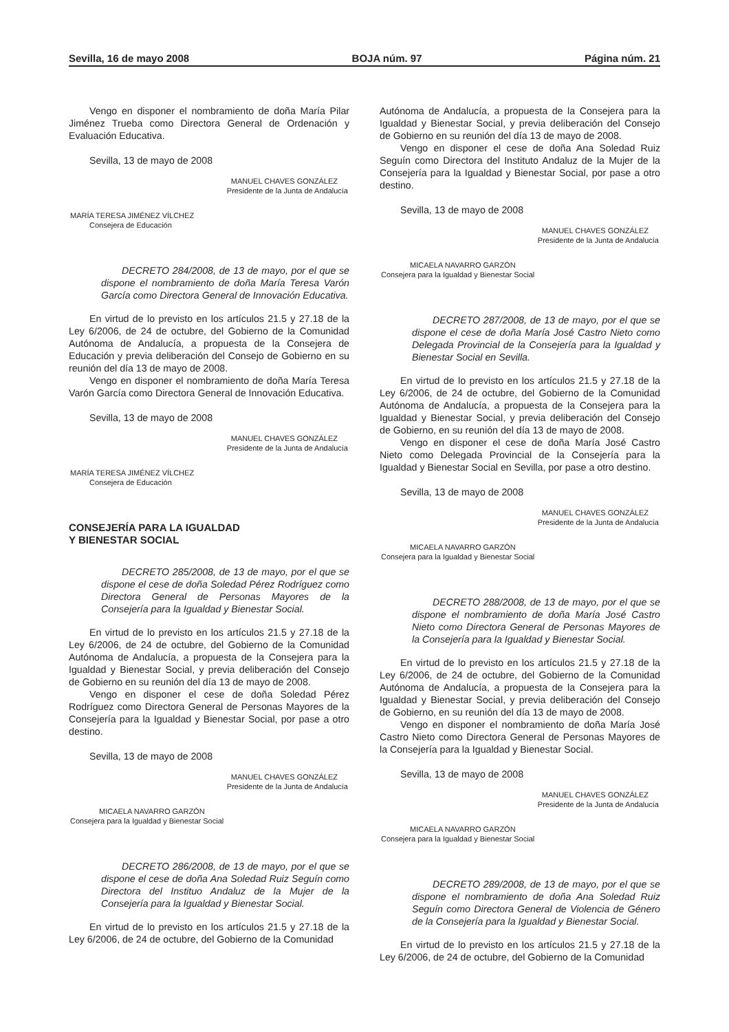Sevilla, 16 de mayo 2008 BOJA núm. 97 Página núm. 21
Vengo en disponer el nombramiento de doña María Pilar Jiménez Trueba como Directora General de Ordenación y Evaluación Educativa.
Sevilla, 13 de mayo de 2008
MANUEL CHAVES GONZÁLEZ
Presidente de la Junta de Andalucía
MARÍA TERESA JIMÉNEZ VÍLCHEZ
Consejera de Educación
DECRETO 284/2008, de 13 de mayo, por el que se dispone el nombramiento de doña María Teresa Varón García como Directora General de Innovación Educativa.
En virtud de lo previsto en los artículos 21.5 y 27.18 de la Ley 6/2006, de 24 de octubre, del Gobierno de la Comunidad Autónoma de Andalucía, a propuesta de la Consejera de Educación y previa deliberación del Consejo de Gobierno en su reunión del día 13 de mayo de 2008.
Vengo en disponer el nombramiento de doña María Teresa Varón García como Directora General de Innovación Educativa.
Sevilla, 13 de mayo de 2008
MANUEL CHAVES GONZÁLEZ
Presidente de la Junta de Andalucía
MARÍA TERESA JIMÉNEZ VÍLCHEZ
Consejera de Educación
CONSEJERÍA PARA LA IGUALDAD
Y BIENESTAR SOCIAL
DECRETO 285/2008, de 13 de mayo, por el que se dispone el cese de doña Soledad Pérez Rodríguez como Directora General de Personas Mayores de la Consejería para la Igualdad y Bienestar Social.
En virtud de lo previsto en los artículos 21.5 y 27.18 de la Ley 6/2006, de 24 de octubre, del Gobierno de la Comunidad Autónoma de Andalucía, a propuesta de la Consejera para la Igualdad y Bienestar Social, y previa deliberación del Consejo de Gobierno en su reunión del día 13 de mayo de 2008.
Vengo en disponer el cese de doña Soledad Pérez Rodríguez como Directora General de Personas Mayores de la Consejería para la Igualdad y Bienestar Social, por pase a otro destino.
Sevilla, 13 de mayo de 2008
MANUEL CHAVES GONZÁLEZ
Presidente de la Junta de Andalucía
MICAELA NAVARRO GARZÓN
Consejera para la Igualdad y Bienestar Social
DECRETO 286/2008, de 13 de mayo, por el que se dispone el cese de doña Ana Soledad Ruiz Seguín como Directora del Instituo Andaluz de la Mujer de la Consejería para la Igualdad y Bienestar Social.
En virtud de lo previsto en los artículos 21.5 y 27.18 de la Ley 6/2006, de 24 de octubre, del Gobierno de la Comunidad
Autónoma de Andalucía, a propuesta de la Consejera para la Igualdad y Bienestar Social, y previa deliberación del Consejo de Gobierno en su reunión del día 13 de mayo de 2008.
Vengo en disponer el cese de doña Ana Soledad Ruiz Seguín como Directora del Instituto Andaluz de la Mujer de la Consejería para la Igualdad y Bienestar Social, por pase a otro destino.
Sevilla, 13 de mayo de 2008
MANUEL CHAVES GONZÁLEZ
Presidente de la Junta de Andalucía
MICAELA NAVARRO GARZÓN
Consejera para la Igualdad y Bienestar Social
DECRETO 287/2008, de 13 de mayo, por el que se dispone el cese de doña María José Castro Nieto como Delegada Provincial de la Consejería para la Igualdad y Bienestar Social en Sevilla.
En virtud de lo previsto en los artículos 21.5 y 27.18 de la Ley 6/2006, de 24 de octubre, del Gobierno de la Comunidad Autónoma de Andalucía, a propuesta de la Consejera para la Igualdad y Bienestar Social, y previa deliberación del Consejo de Gobierno, en su reunión del día 13 de mayo de 2008.
Vengo en disponer el cese de doña María José Castro Nieto como Delegada Provincial de la Consejería para la Igualdad y Bienestar Social en Sevilla, por pase a otro destino.
Sevilla, 13 de mayo de 2008
MANUEL CHAVES GONZÁLEZ
Presidente de la Junta de Andalucía
MICAELA NAVARRO GARZÓN
Consejera para la Igualdad y Bienestar Social
DECRETO 288/2008, de 13 de mayo, por el que se dispone el nombramiento de doña María José Castro Nieto como Directora General de Personas Mayores de la Consejería para la Igualdad y Bienestar Social.
En virtud de lo previsto en los artículos 21.5 y 27.18 de la Ley 6/2006, de 24 de octubre, del Gobierno de la Comunidad Autónoma de Andalucía, a propuesta de la Consejera para la Igualdad y Bienestar Social, y previa deliberación del Consejo de Gobierno, en su reunión del día 13 de mayo de 2008.
Vengo en disponer el nombramiento de doña María José Castro Nieto como Directora General de Personas Mayores de la Consejería para la Igualdad y Bienestar Social.
Sevilla, 13 de mayo de 2008
MANUEL CHAVES GONZÁLEZ
Presidente de la Junta de Andalucía
MICAELA NAVARRO GARZÓN
Consejera para la Igualdad y Bienestar Social
DECRETO 289/2008, de 13 de mayo, por el que se dispone el nombramiento de doña Ana Soledad Ruiz Seguín como Directora General de Violencia de Género de la Consejería para la Igualdad y Bienestar Social.
En virtud de lo previsto en los artículos 21.5 y 27.18 de la Ley 6/2006, de 24 de octubre, del Gobierno de la Comunidad